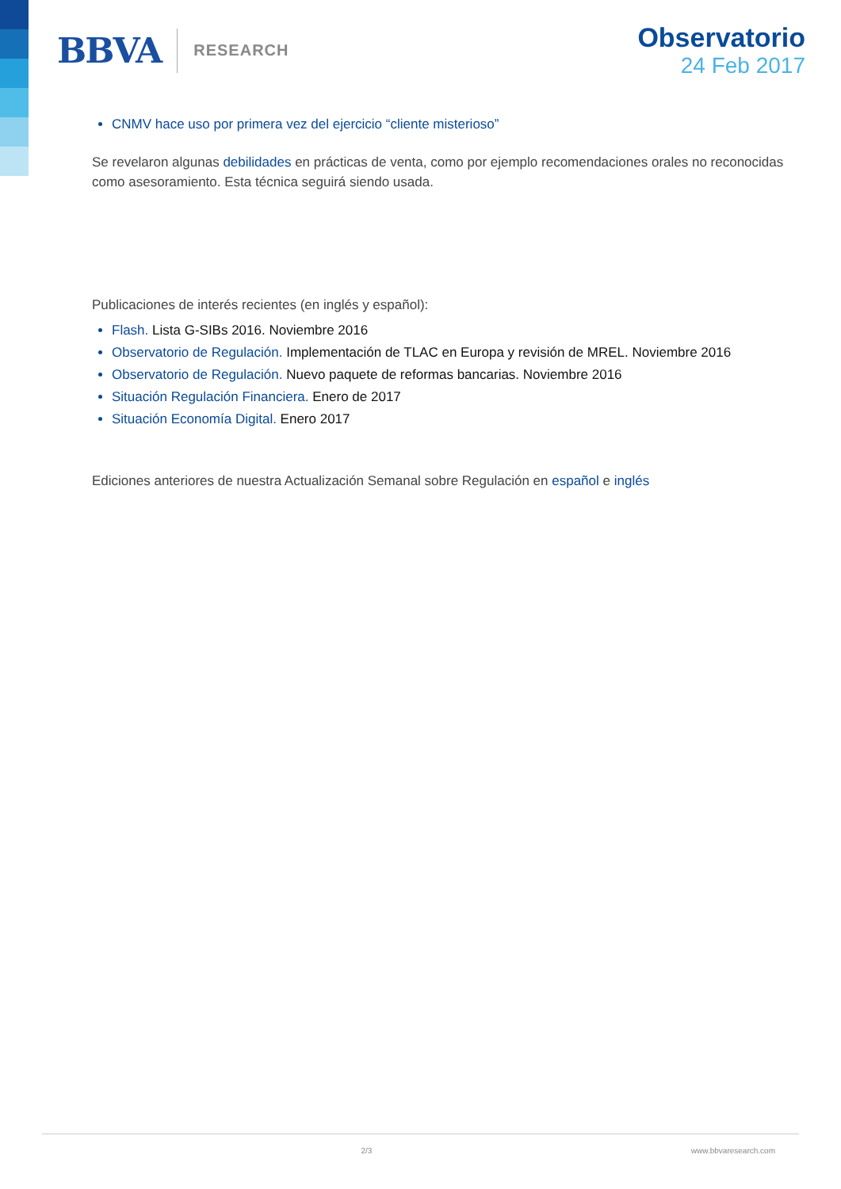BBVA RESEARCH
Observatorio
24 Feb 2017
CNMV hace uso por primera vez del ejercicio “cliente misterioso”
Se revelaron algunas debilidades en prácticas de venta, como por ejemplo recomendaciones orales no reconocidas como asesoramiento. Esta técnica seguirá siendo usada.
Publicaciones de interés recientes (en inglés y español):
Flash. Lista G-SIBs 2016. Noviembre 2016
Observatorio de Regulación. Implementación de TLAC en Europa y revisión de MREL. Noviembre 2016
Observatorio de Regulación. Nuevo paquete de reformas bancarias. Noviembre 2016
Situación Regulación Financiera. Enero de 2017
Situación Economía Digital. Enero 2017
Ediciones anteriores de nuestra Actualización Semanal sobre Regulación en español e inglés
2/3 www.bbvaresearch.com